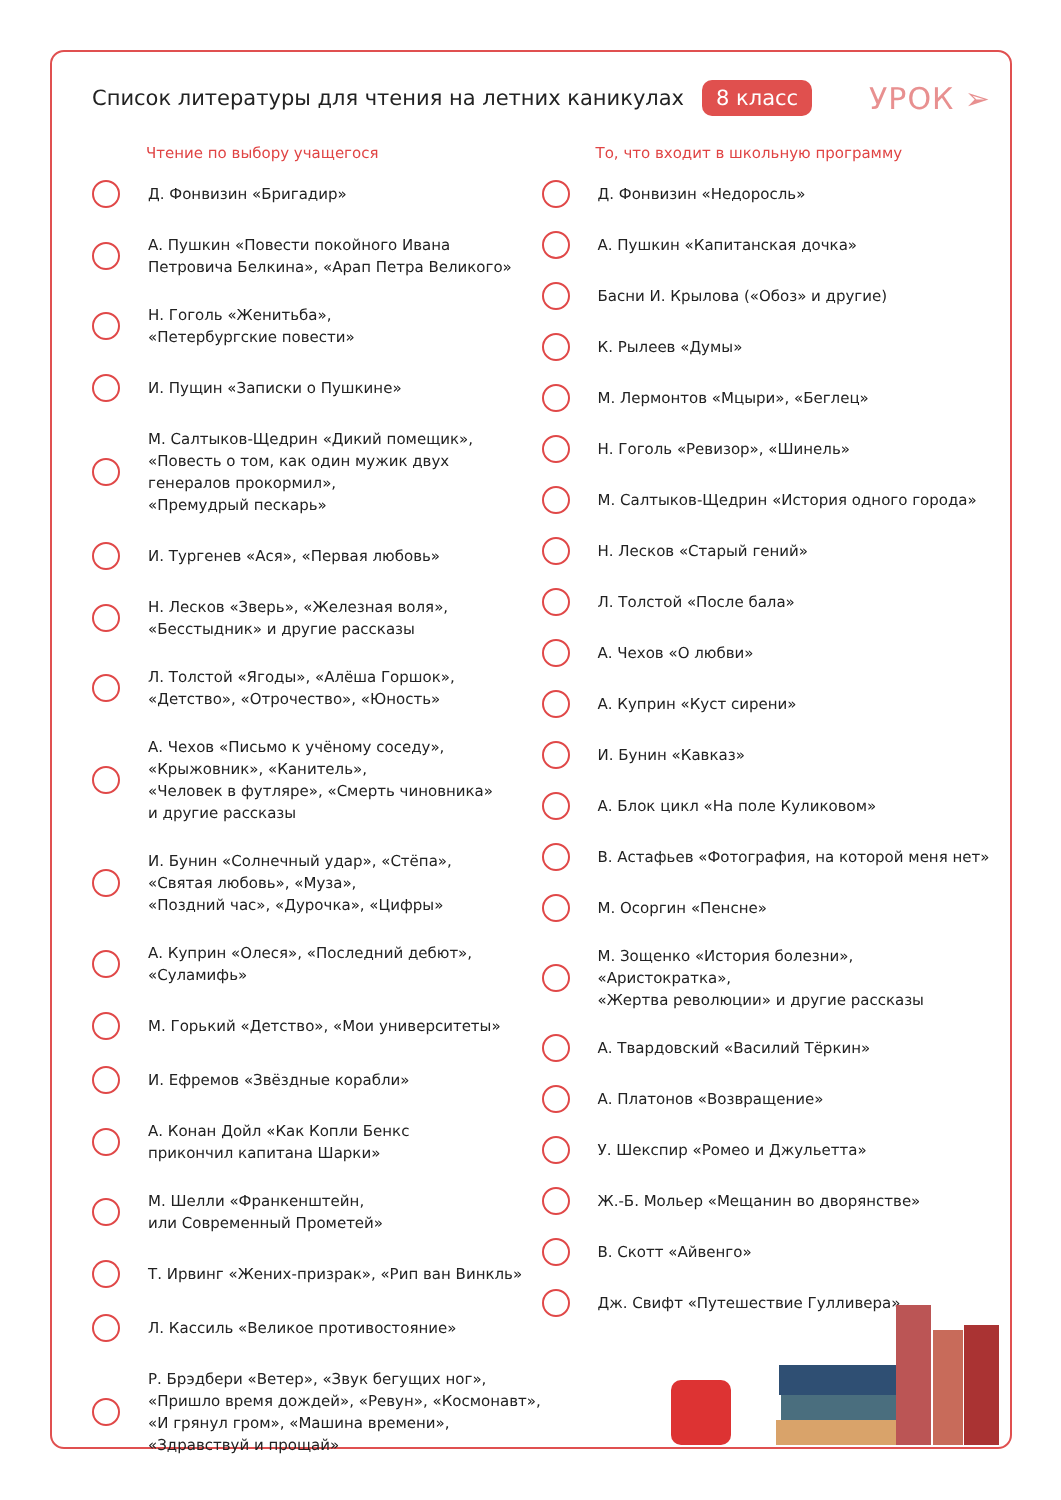Список литературы для чтения на летних каникулах
8 класс УРОК ➢
Чтение по выбору учащегося
Д. Фонвизин «Бригадир»
А. Пушкин «Повести покойного Ивана
Петровича Белкина», «Арап Петра Великого»
Н. Гоголь «Женитьба»,
«Петербургские повести»
И. Пущин «Записки о Пушкине»
М. Салтыков-Щедрин «Дикий помещик»,
«Повесть о том, как один мужик двух
генералов прокормил»,
«Премудрый пескарь»
И. Тургенев «Ася», «Первая любовь»
Н. Лесков «Зверь», «Железная воля»,
«Бесстыдник» и другие рассказы
Л. Толстой «Ягоды», «Алёша Горшок»,
«Детство», «Отрочество», «Юность»
А. Чехов «Письмо к учёному соседу»,
«Крыжовник», «Канитель»,
«Человек в футляре», «Смерть чиновника»
и другие рассказы
И. Бунин «Солнечный удар», «Стёпа»,
«Святая любовь», «Муза»,
«Поздний час», «Дурочка», «Цифры»
А. Куприн «Олеся», «Последний дебют»,
«Суламифь»
М. Горький «Детство», «Мои университеты»
И. Ефремов «Звёздные корабли»
А. Конан Дойл «Как Копли Бенкс
прикончил капитана Шарки»
М. Шелли «Франкенштейн,
или Современный Прометей»
Т. Ирвинг «Жених-призрак», «Рип ван Винкль»
Л. Кассиль «Великое противостояние»
Р. Брэдбери «Ветер», «Звук бегущих ног»,
«Пришло время дождей», «Ревун», «Космонавт»,
«И грянул гром», «Машина времени»,
«Здравствуй и прощай»
То, что входит в школьную программу
Д. Фонвизин «Недоросль»
А. Пушкин «Капитанская дочка»
Басни И. Крылова («Обоз» и другие)
К. Рылеев «Думы»
М. Лермонтов «Мцыри», «Беглец»
Н. Гоголь «Ревизор», «Шинель»
М. Салтыков-Щедрин «История одного города»
Н. Лесков «Старый гений»
Л. Толстой «После бала»
А. Чехов «О любви»
А. Куприн «Куст сирени»
И. Бунин «Кавказ»
А. Блок цикл «На поле Куликовом»
В. Астафьев «Фотография, на которой меня нет»
М. Осоргин «Пенсне»
М. Зощенко «История болезни», «Аристократка»,
«Жертва революции» и другие рассказы
А. Твардовский «Василий Тёркин»
А. Платонов «Возвращение»
У. Шекспир «Ромео и Джульетта»
Ж.-Б. Мольер «Мещанин во дворянстве»
В. Скотт «Айвенго»
Дж. Свифт «Путешествие Гулливера»